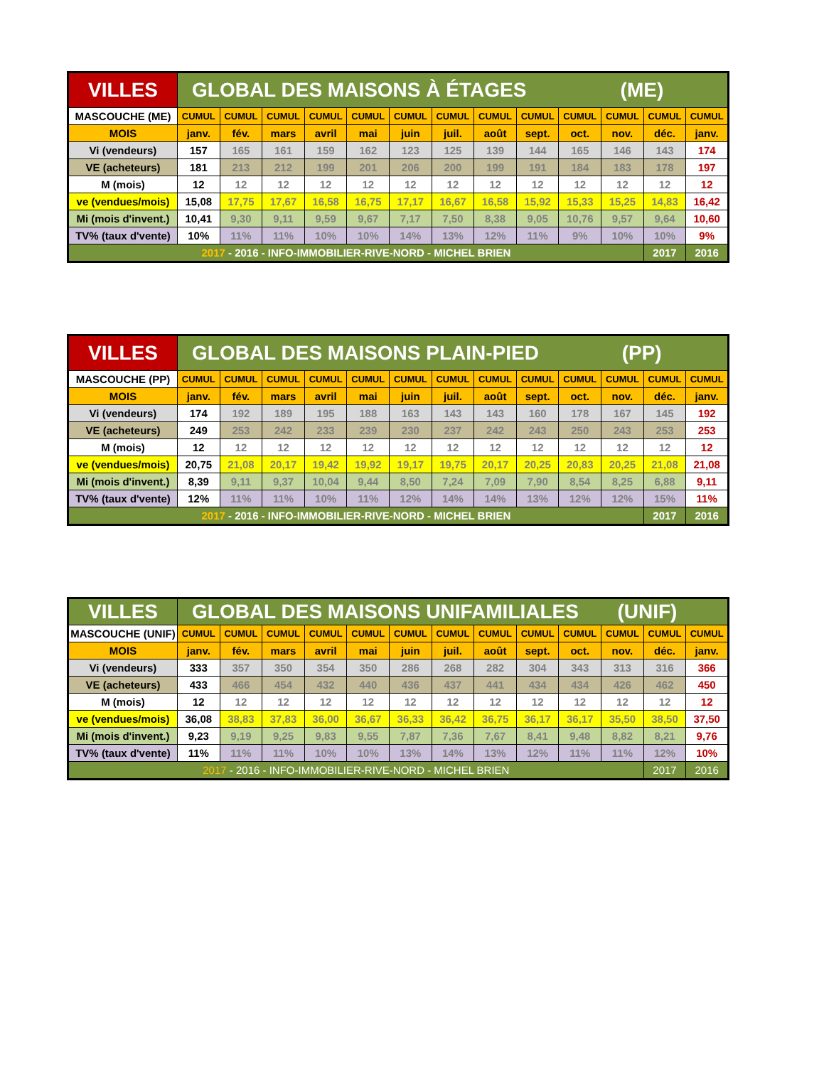| VILLES | GLOBAL DES MAISONS À ÉTAGES (ME) | | | | | | | | | | | | |
| --- | --- | --- | --- | --- | --- | --- | --- | --- | --- | --- | --- | --- | --- |
| MASCOUCHE (ME) | CUMUL | CUMUL | CUMUL | CUMUL | CUMUL | CUMUL | CUMUL | CUMUL | CUMUL | CUMUL | CUMUL | CUMUL | CUMUL |
| MOIS | janv. | fév. | mars | avril | mai | juin | juil. | août | sept. | oct. | nov. | déc. | janv. |
| Vi (vendeurs) | 157 | 165 | 161 | 159 | 162 | 123 | 125 | 139 | 144 | 165 | 146 | 143 | 174 |
| VE (acheteurs) | 181 | 213 | 212 | 199 | 201 | 206 | 200 | 199 | 191 | 184 | 183 | 178 | 197 |
| M (mois) | 12 | 12 | 12 | 12 | 12 | 12 | 12 | 12 | 12 | 12 | 12 | 12 | 12 |
| ve (vendues/mois) | 15,08 | 17,75 | 17,67 | 16,58 | 16,75 | 17,17 | 16,67 | 16,58 | 15,92 | 15,33 | 15,25 | 14,83 | 16,42 |
| Mi (mois d'invent.) | 10,41 | 9,30 | 9,11 | 9,59 | 9,67 | 7,17 | 7,50 | 8,38 | 9,05 | 10,76 | 9,57 | 9,64 | 10,60 |
| TV% (taux d'vente) | 10% | 11% | 11% | 10% | 10% | 14% | 13% | 12% | 11% | 9% | 10% | 10% | 9% |
| 2017 - 2016 - INFO-IMMOBILIER-RIVE-NORD - MICHEL BRIEN | | | | | | | | | | | | 2017 | 2016 |
| VILLES | GLOBAL DES MAISONS PLAIN-PIED (PP) | | | | | | | | | | | | |
| --- | --- | --- | --- | --- | --- | --- | --- | --- | --- | --- | --- | --- | --- |
| MASCOUCHE (PP) | CUMUL | CUMUL | CUMUL | CUMUL | CUMUL | CUMUL | CUMUL | CUMUL | CUMUL | CUMUL | CUMUL | CUMUL | CUMUL |
| MOIS | janv. | fév. | mars | avril | mai | juin | juil. | août | sept. | oct. | nov. | déc. | janv. |
| Vi (vendeurs) | 174 | 192 | 189 | 195 | 188 | 163 | 143 | 143 | 160 | 178 | 167 | 145 | 192 |
| VE (acheteurs) | 249 | 253 | 242 | 233 | 239 | 230 | 237 | 242 | 243 | 250 | 243 | 253 | 253 |
| M (mois) | 12 | 12 | 12 | 12 | 12 | 12 | 12 | 12 | 12 | 12 | 12 | 12 | 12 |
| ve (vendues/mois) | 20,75 | 21,08 | 20,17 | 19,42 | 19,92 | 19,17 | 19,75 | 20,17 | 20,25 | 20,83 | 20,25 | 21,08 | 21,08 |
| Mi (mois d'invent.) | 8,39 | 9,11 | 9,37 | 10,04 | 9,44 | 8,50 | 7,24 | 7,09 | 7,90 | 8,54 | 8,25 | 6,88 | 9,11 |
| TV% (taux d'vente) | 12% | 11% | 11% | 10% | 11% | 12% | 14% | 14% | 13% | 12% | 12% | 15% | 11% |
| 2017 - 2016 - INFO-IMMOBILIER-RIVE-NORD - MICHEL BRIEN | | | | | | | | | | | | 2017 | 2016 |
| VILLES | GLOBAL DES MAISONS UNIFAMILIALES (UNIF) | | | | | | | | | | | | |
| --- | --- | --- | --- | --- | --- | --- | --- | --- | --- | --- | --- | --- | --- |
| MASCOUCHE (UNIF) | CUMUL | CUMUL | CUMUL | CUMUL | CUMUL | CUMUL | CUMUL | CUMUL | CUMUL | CUMUL | CUMUL | CUMUL | CUMUL |
| MOIS | janv. | fév. | mars | avril | mai | juin | juil. | août | sept. | oct. | nov. | déc. | janv. |
| Vi (vendeurs) | 333 | 357 | 350 | 354 | 350 | 286 | 268 | 282 | 304 | 343 | 313 | 316 | 366 |
| VE (acheteurs) | 433 | 466 | 454 | 432 | 440 | 436 | 437 | 441 | 434 | 434 | 426 | 462 | 450 |
| M (mois) | 12 | 12 | 12 | 12 | 12 | 12 | 12 | 12 | 12 | 12 | 12 | 12 | 12 |
| ve (vendues/mois) | 36,08 | 38,83 | 37,83 | 36,00 | 36,67 | 36,33 | 36,42 | 36,75 | 36,17 | 36,17 | 35,50 | 38,50 | 37,50 |
| Mi (mois d'invent.) | 9,23 | 9,19 | 9,25 | 9,83 | 9,55 | 7,87 | 7,36 | 7,67 | 8,41 | 9,48 | 8,82 | 8,21 | 9,76 |
| TV% (taux d'vente) | 11% | 11% | 11% | 10% | 10% | 13% | 14% | 13% | 12% | 11% | 11% | 12% | 10% |
| 2017 - 2016 - INFO-IMMOBILIER-RIVE-NORD - MICHEL BRIEN | | | | | | | | | | | | 2017 | 2016 |